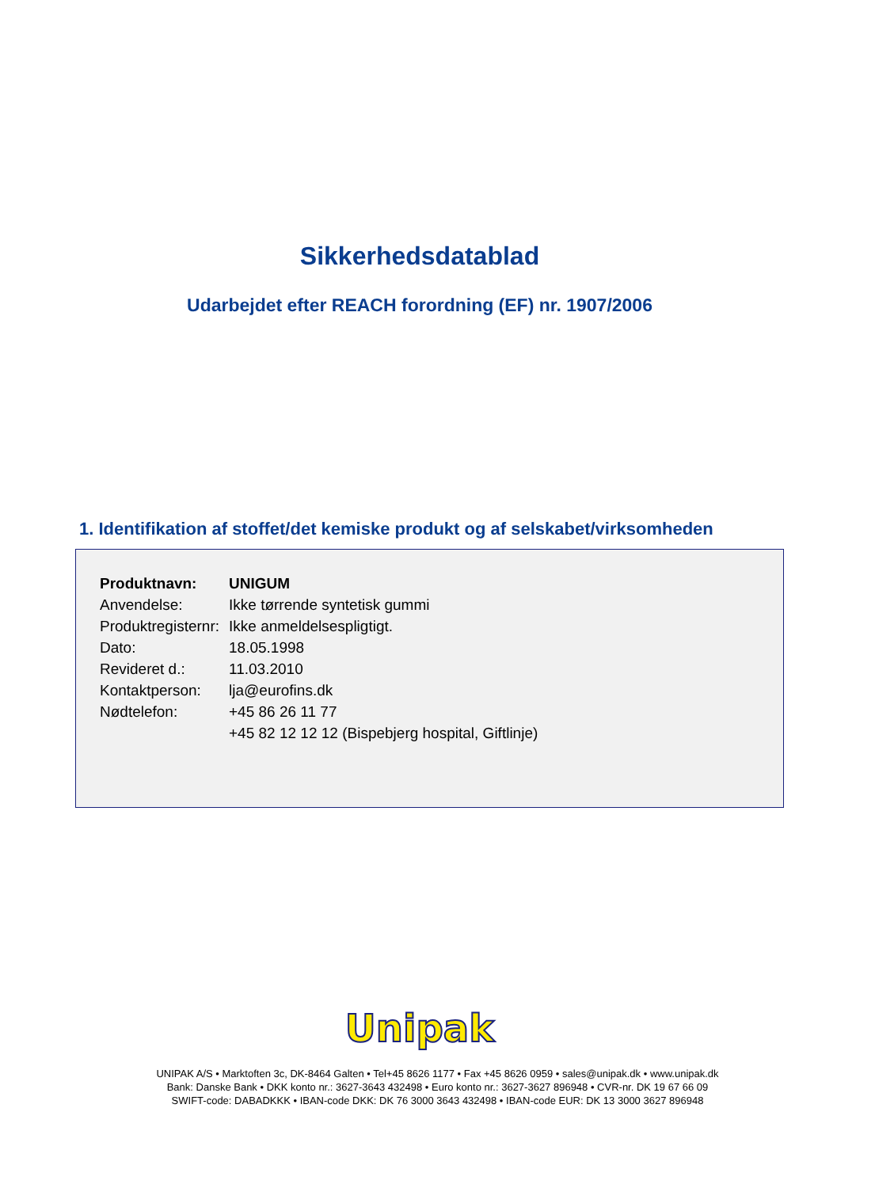Sikkerhedsdatablad
Udarbejdet efter REACH forordning (EF) nr. 1907/2006
1. Identifikation af stoffet/det kemiske produkt og af selskabet/virksomheden
| Produktnavn: | UNIGUM |
| Anvendelse: | Ikke tørrende syntetisk gummi |
| Produktregisternr: | Ikke anmeldelsespligtigt. |
| Dato: | 18.05.1998 |
| Revideret d.: | 11.03.2010 |
| Kontaktperson: | lja@eurofins.dk |
| Nødtelefon: | +45 86 26 11 77 |
| | +45 82 12 12 12 (Bispebjerg hospital, Giftlinje) |
Unipak
UNIPAK A/S • Marktoften 3c, DK-8464 Galten • Tel+45 8626 1177 • Fax +45 8626 0959 • sales@unipak.dk • www.unipak.dk
Bank: Danske Bank • DKK konto nr.: 3627-3643 432498 • Euro konto nr.: 3627-3627 896948 • CVR-nr. DK 19 67 66 09
SWIFT-code: DABADKKK • IBAN-code DKK: DK 76 3000 3643 432498 • IBAN-code EUR: DK 13 3000 3627 896948